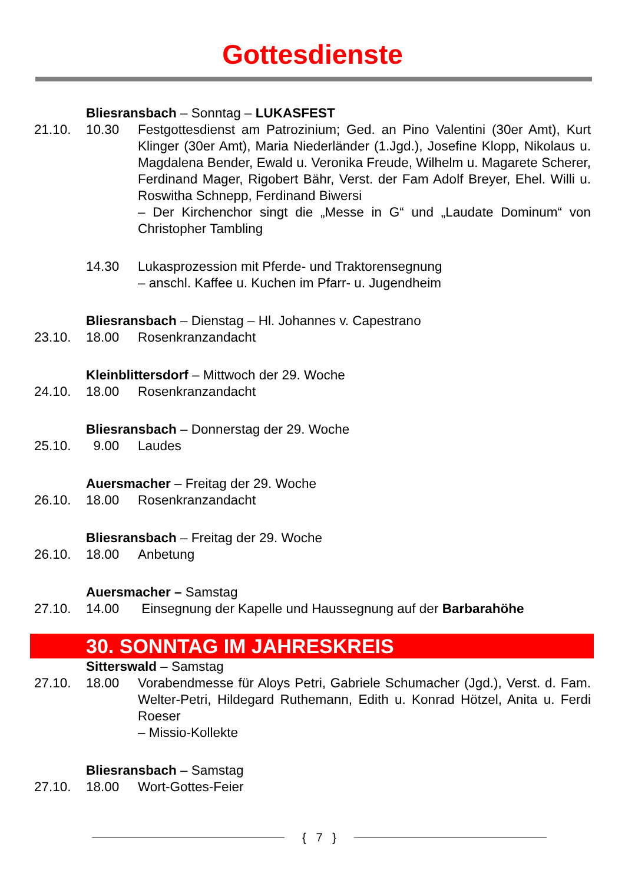Gottesdienste
Bliesransbach – Sonntag – LUKASFEST
21.10. 10.30 Festgottesdienst am Patrozinium; Ged. an Pino Valentini (30er Amt), Kurt Klinger (30er Amt), Maria Niederländer (1.Jgd.), Josefine Klopp, Nikolaus u. Magdalena Bender, Ewald u. Veronika Freude, Wilhelm u. Magarete Scherer, Ferdinand Mager, Rigobert Bähr, Verst. der Fam Adolf Breyer, Ehel. Willi u. Roswitha Schnepp, Ferdinand Biwersi
– Der Kirchenchor singt die „Messe in G“ und „Laudate Dominum“ von Christopher Tambling
14.30 Lukasprozession mit Pferde- und Traktorensegnung
– anschl. Kaffee u. Kuchen im Pfarr- u. Jugendheim
Bliesransbach – Dienstag – Hl. Johannes v. Capestrano
23.10. 18.00 Rosenkranzandacht
Kleinblittersdorf – Mittwoch der 29. Woche
24.10. 18.00 Rosenkranzandacht
Bliesransbach – Donnerstag der 29. Woche
25.10. 9.00 Laudes
Auersmacher – Freitag der 29. Woche
26.10. 18.00 Rosenkranzandacht
Bliesransbach – Freitag der 29. Woche
26.10. 18.00 Anbetung
Auersmacher – Samstag
27.10. 14.00 Einsegnung der Kapelle und Haussegnung auf der Barbarahöhe
30. SONNTAG IM JAHRESKREIS
Sitterswald – Samstag
27.10. 18.00 Vorabendmesse für Aloys Petri, Gabriele Schumacher (Jgd.), Verst. d. Fam. Welter-Petri, Hildegard Ruthemann, Edith u. Konrad Hötzel, Anita u. Ferdi Roeser
– Missio-Kollekte
Bliesransbach – Samstag
27.10. 18.00 Wort-Gottes-Feier
{ 7 }